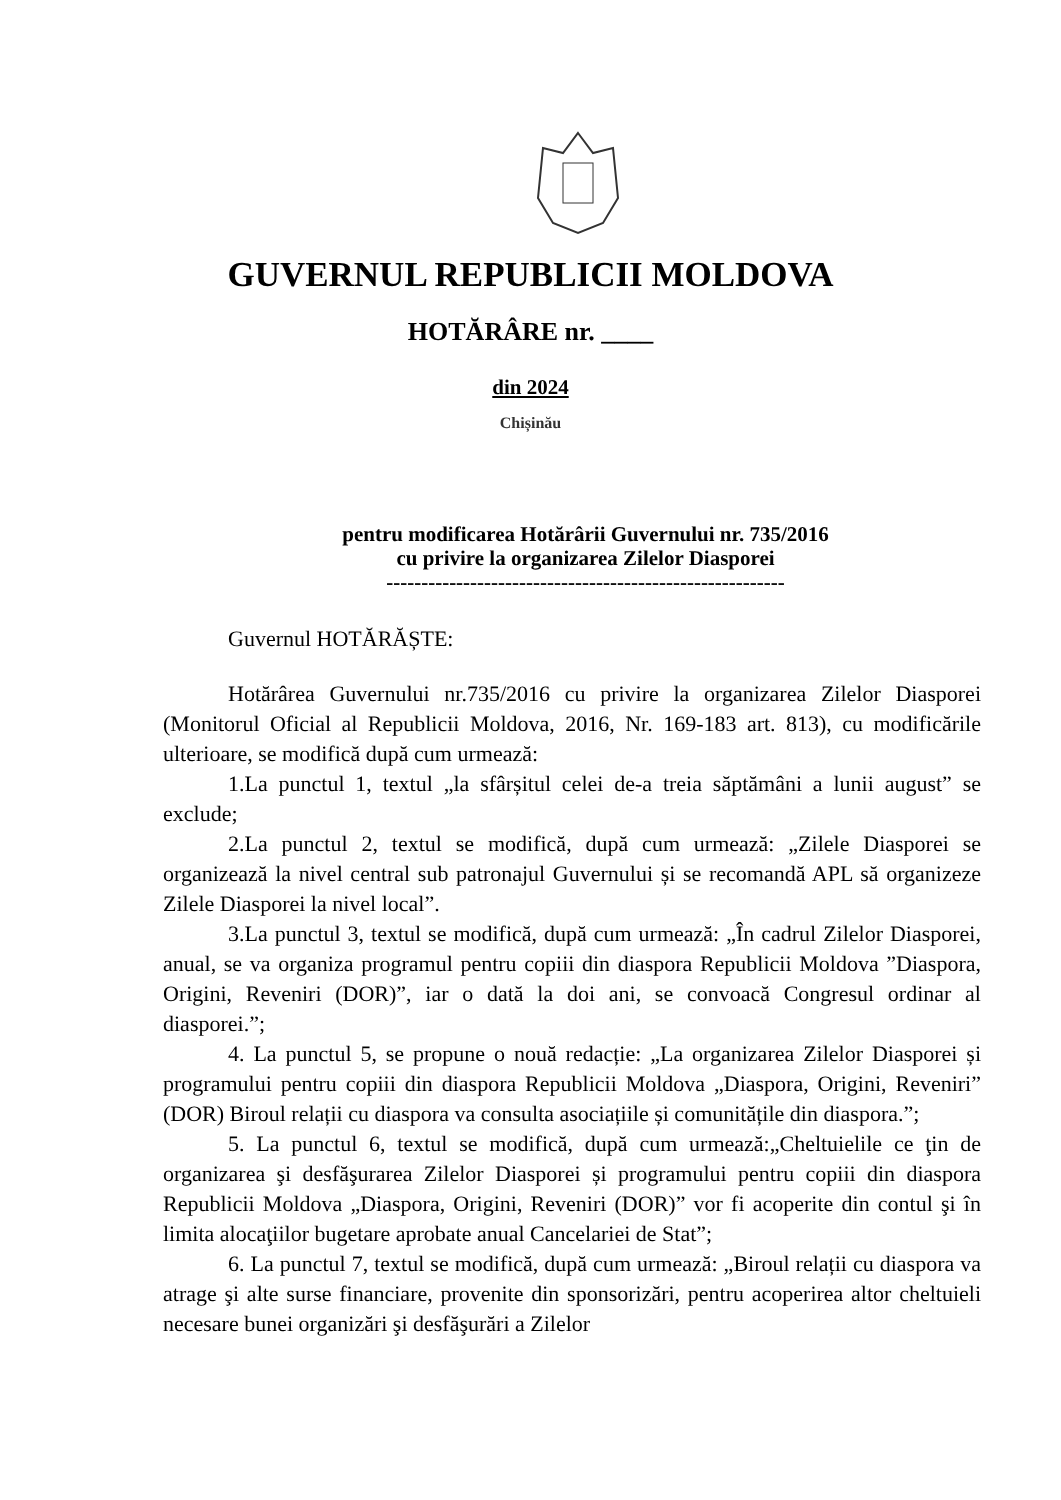GUVERNUL REPUBLICII MOLDOVA
HOTĂRÂRE nr. ____
din 2024
Chișinău
pentru modificarea Hotărârii Guvernului nr. 735/2016
cu privire la organizarea Zilelor Diasporei
---------------------------------------------------------
Guvernul HOTĂRĂȘTE:
Hotărârea Guvernului nr.735/2016 cu privire la organizarea Zilelor Diasporei (Monitorul Oficial al Republicii Moldova, 2016, Nr. 169-183 art. 813), cu modificările ulterioare, se modifică după cum urmează:
1.La punctul 1, textul „la sfârșitul celei de-a treia săptămâni a lunii august” se exclude;
2.La punctul 2, textul se modifică, după cum urmează: „Zilele Diasporei se organizează la nivel central sub patronajul Guvernului și se recomandă APL să organizeze Zilele Diasporei la nivel local”.
3.La punctul 3, textul se modifică, după cum urmează: „În cadrul Zilelor Diasporei, anual, se va organiza programul pentru copiii din diaspora Republicii Moldova ”Diaspora, Origini, Reveniri (DOR)”, iar o dată la doi ani, se convoacă Congresul ordinar al diasporei.”;
4. La punctul 5, se propune o nouă redacție: „La organizarea Zilelor Diasporei și programului pentru copiii din diaspora Republicii Moldova „Diaspora, Origini, Reveniri” (DOR) Biroul relații cu diaspora va consulta asociațiile și comunitățile din diaspora.”;
5. La punctul 6, textul se modifică, după cum urmează:„Cheltuielile ce ţin de organizarea şi desfăşurarea Zilelor Diasporei și programului pentru copiii din diaspora Republicii Moldova „Diaspora, Origini, Reveniri (DOR)” vor fi acoperite din contul şi în limita alocaţiilor bugetare aprobate anual Cancelariei de Stat”;
6. La punctul 7, textul se modifică, după cum urmează: „Biroul relații cu diaspora va atrage şi alte surse financiare, provenite din sponsorizări, pentru acoperirea altor cheltuieli necesare bunei organizări şi desfăşurări a Zilelor